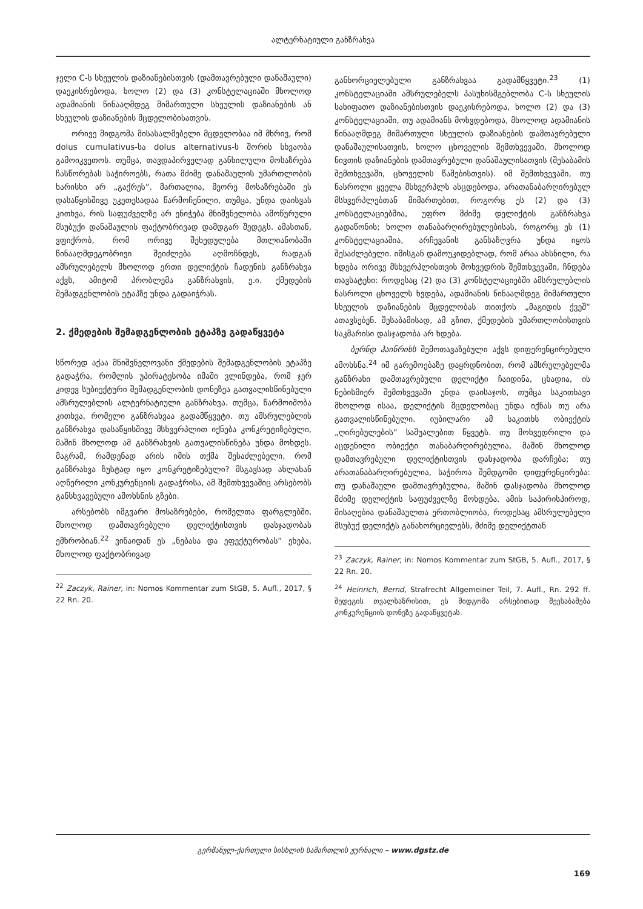ალტერნატიული განზრახვა
ჯელი C-ს სხეულის დაზიანებისთვის (დამთავრებული დანაშაული) დაეკისრებოდა, ხოლო (2) და (3) კონსტელაციაში მხოლოდ ადამიანის წინააღმდეგ მიმართული სხეულის დაზიანების ან სხეულის დაზიანების მცდელობისათვის.
ორივე მიდგომა მისასალმებელი მცდელობაა იმ მხრივ, რომ dolus cumulativus-სა dolus alternativus-ს შორის სხვაობა გამოიკვეთოს. თუმცა, თავდაპირველად განხილული მოსაზრება ჩასწორებას საჭიროებს, რათა მძიმე დანაშაულის უმართლობის ხარისხი არ „გაქრეს“. მართალია, მეორე მოსაზრებაში ეს დასაწყისშივე უკეთესადაა წარმოჩენილი, თუმცა, უნდა დაისვას კითხვა, რის საფუძველზე არ ენიჭება მნიშვნელობა ამოწურული მსუბუქი დანაშაულის ფაქტობრივად დამდგარ შედეგს. ამასთან, ვფიქრობ, რომ ორივე შეხედულება მთლიანობაში წინააღმდეგობრივი შეიძლება აღმოჩნდეს, რადგან ამსრულებელს მხოლოდ ერთი დელიქტის ჩადენის განზრახვა აქვს, ამიტომ პრობლემა განზრახვის, ე.ი. ქმედების შემადგენლობის ეტაპზე უნდა გადაიჭრას.
2. ქმედების შემადგენლობის ეტაპზე გადაწყვეტა
სწორედ აქაა მნიშვნელოვანი ქმედების შემადგენლობის ეტაპზე გადაჭრა, რომლის უპირატესობა იმაში ვლინდება, რომ ჯერ კიდევ სუბიექტური შემადგენლობის დონეზეა გათვალისწინებული ამსრულებლის ალტერნატიული განზრახვა. თუმცა, წარმოიშობა კითხვა, რომელი განზრახვაა გადამწყვეტი. თუ ამსრულებლის განზრახვა დასაწყისშივე მსხვერპლით იქნება კონკრეტიზებული, მაშინ მხოლოდ ამ განზრახვის გათვალისწინება უნდა მოხდეს. მაგრამ, რამდენად არის იმის თქმა შესაძლებელი, რომ განზრახვა ზუსტად იყო კონკრეტიზებული? მსგავსად ახლახან აღწერილი კონკურენციის გადაჭრისა, ამ შემთხვევაშიც არსებობს განსხვავებული ამოხსნის გზები.
არსებობს იმგვარი მოსაზრებები, რომელთა ფარგლებში, მხოლოდ დამთავრებული დელიქტისთვის დასჯადობას ემხრობიან.<sup>22</sup> ვინაიდან ეს „ნებასა და ეფექტურობას“ ეხება, მხოლოდ ფაქტობრივად
<sup>22</sup> Zaczyk, Rainer, in: Nomos Kommentar zum StGB, 5. Aufl., 2017, § 22 Rn. 20.
განხორციელებული განზრახვაა გადამწყვეტი.<sup>23</sup> (1) კონსტელაციაში ამსრულებელს პასუხისმგებლობა C-ს სხეულის სახიფათო დაზიანებისთვის დაეკისრებოდა, ხოლო (2) და (3) კონსტელაციაში, თუ ადამიანს მოხვდებოდა, მხოლოდ ადამიანის წინააღმდეგ მიმართული სხეულის დაზიანების დამთავრებული დანაშაულისათვის, ხოლო ცხოველის შემთხვევაში, მხოლოდ ნივთის დაზიანების დამთავრებული დანაშაულისათვის (შესაბამის შემთხვევაში, ცხოველის წამებისთვის). იმ შემთხვევაში, თუ ნასროლი ყველა მსხვერპლს ასცდებოდა, არათანაბარღირებულ მსხვერპლებთან მიმართებით, როგორც ეს (2) და (3) კონსტელაციებშია, უფრო მძიმე დელიქტის განზრახვა გადაწონის; ხოლო თანაბარღირებულებისას, როგორც ეს (1) კონსტელაციაშია, არჩევანის განსაზღვრა უნდა იყოს შესაძლებელი. იმისგან დამოუკიდებლად, რომ არაა ახსნილი, რა ხდება ორივე მსხვერპლისთვის მოხვედრის შემთხვევაში, ჩნდება თავსატეხი: როდესაც (2) და (3) კონსტელაციებში ამსრულებლის ნასროლი ცხოველს ხვდება, ადამიანის წინააღმდეგ მიმართული სხეულის დაზიანების მცდელობას თითქოს „მაგიდის ქვეშ“ ათავსებენ. შესაბამისად, ამ გზით, ქმედების უმართლობისთვის საკმარისი დასჯადობა არ ხდება.
ბერნდ ჰაინრიხს შემოთავაზებული აქვს დიფერენცირებული ამოხსნა.<sup>24</sup> იმ გარემოებაზე დაყრდნობით, რომ ამსრულებელმა განზრახი დამთავრებული დელიქტი ჩაიდინა, ცხადია, ის ნებისმიერ შემთხვევაში უნდა დაისაჯოს, თუმცა საკითხავი მხოლოდ ისაა, დელიქტის მცდელობაც უნდა იქნას თუ არა გათვალისწინებული. იუბილარი ამ საკითხს ობიექტის „ღირებულების“ საშუალებით წყვეტს. თუ მოხვედრილი და აცდენილი ობიექტი თანაბარღირებულია, მაშინ მხოლოდ დამთავრებული დელიქტისთვის დასჯადობა დარჩება; თუ არათანაბარღირებულია, საჭიროა შემდგომი დიფერენცირება: თუ დანაშაული დამთავრებულია, მაშინ დასჯადობა მხოლოდ მძიმე დელიქტის საფუძველზე მოხდება. ამის საპირისპიროდ, მისაღებია დანაშაულთა ერთობლიობა, როდესაც ამსრულებელი მსუბუქ დელიქტს განახორციელებს, მძიმე დელიქტთან
<sup>23</sup> Zaczyk, Rainer, in: Nomos Kommentar zum StGB, 5. Aufl., 2017, § 22 Rn. 20.
<sup>24</sup> Heinrich, Bernd, Strafrecht Allgemeiner Teil, 7. Aufl., Rn. 292 ff. შედეგის თვალსაზრისით, ეს მიდგომა არსებითად შეესაბამება კონკურენციის დონეზე გადაწყვეტას.
გერმანულ-ქართული სისხლის სამართლის ჟურნალი – www.dgstz.de
169